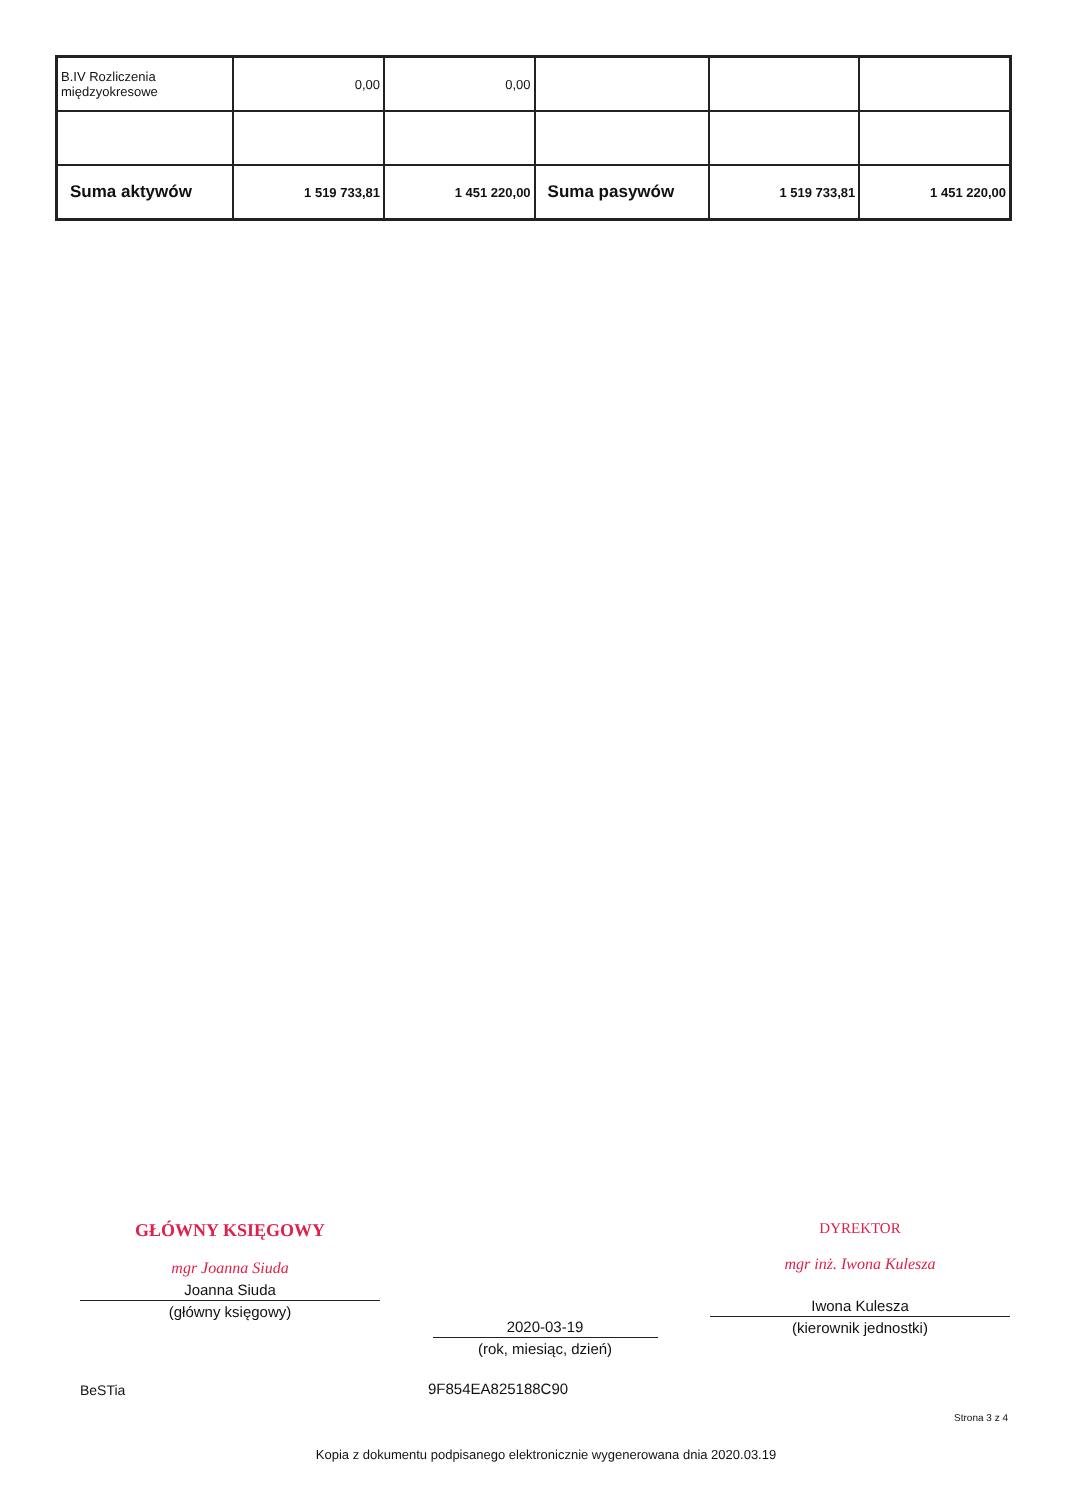| B.IV Rozliczenia międzyokresowe | 0,00 | 0,00 | | | |
| Suma aktywów | 1 519 733,81 | 1 451 220,00 | Suma pasywów | 1 519 733,81 | 1 451 220,00 |
GŁÓWNY KSIĘGOWY
mgr Joanna Siuda
Joanna Siuda
(główny księgowy)
2020-03-19
(rok, miesiąc, dzień)
DYREKTOR
mgr inż. Iwona Kulesza
Iwona Kulesza
(kierownik jednostki)
BeSTia 9F854EA825188C90
Strona 3 z 4
Kopia z dokumentu podpisanego elektronicznie wygenerowana dnia 2020.03.19